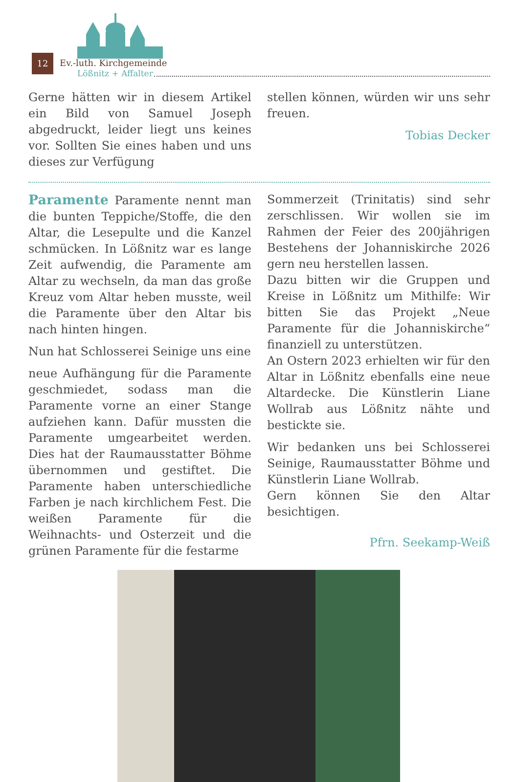12 Ev.-luth. Kirchgemeinde
Lößnitz + Affalter
Gerne hätten wir in diesem Artikel ein Bild von Samuel Joseph abgedruckt, leider liegt uns keines vor. Sollten Sie eines haben und uns dieses zur Verfügung
stellen können, würden wir uns sehr freuen.
Tobias Decker
Paramente Paramente nennt man die bunten Teppiche/Stoffe, die den Altar, die Lesepulte und die Kanzel schmücken. In Lößnitz war es lange Zeit aufwendig, die Paramente am Altar zu wechseln, da man das große Kreuz vom Altar heben musste, weil die Paramente über den Altar bis nach hinten hingen.
Nun hat Schlosserei Seinige uns eine
neue Aufhängung für die Paramente geschmiedet, sodass man die Paramente vorne an einer Stange aufziehen kann. Dafür mussten die Paramente umgearbeitet werden. Dies hat der Raumausstatter Böhme übernommen und gestiftet. Die Paramente haben unterschiedliche Farben je nach kirchlichem Fest. Die weißen Paramente für die Weihnachts- und Osterzeit und die grünen Paramente für die festarme
Sommerzeit (Trinitatis) sind sehr zerschlissen. Wir wollen sie im Rahmen der Feier des 200jährigen Bestehens der Johanniskirche 2026 gern neu herstellen lassen.
Dazu bitten wir die Gruppen und Kreise in Lößnitz um Mithilfe: Wir bitten Sie das Projekt „Neue Paramente für die Johanniskirche“ finanziell zu unterstützen.
An Ostern 2023 erhielten wir für den Altar in Lößnitz ebenfalls eine neue Altardecke. Die Künstlerin Liane Wollrab aus Lößnitz nähte und bestickte sie.
Wir bedanken uns bei Schlosserei Seinige, Raumausstatter Böhme und Künstlerin Liane Wollrab.
Gern können Sie den Altar besichtigen.
Pfrn. Seekamp-Weiß